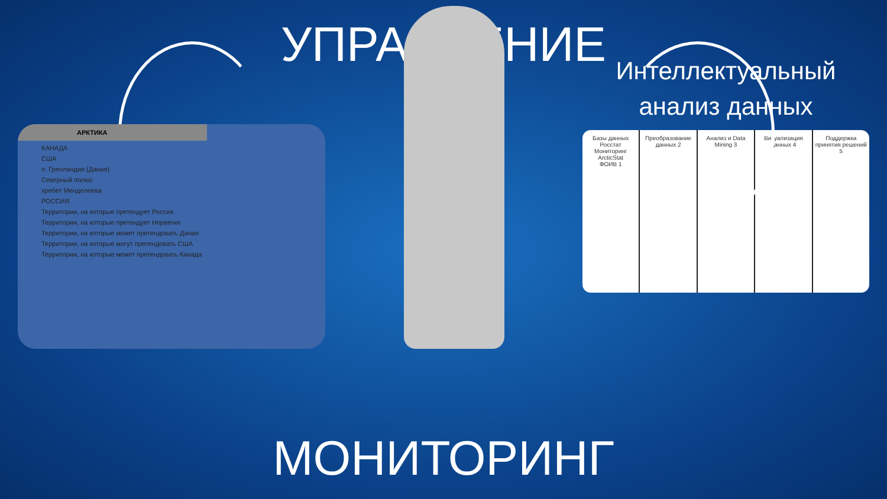УПРАВЛЕНИЕ
АРКТИКА
КАНАДА
США
о. Гренландия (Дания)
Северный полюс
хребет Менделеева
РОССИЯ
Территории, на которые претендует Россия
Территории, на которые претендует Норвегия
Территории, на которые может претендовать Дания
Территории, на которые могут претендовать США
Территории, на которые может претендовать Канада
Интеллектуальный анализ данных
Базы данных
Росстат
Мониторинг
ArcticStat
ФОИВ 1
Преобразование данных 2 Анализ и Data Mining 3 Визуализация данных 4 Поддержка принятия решений 5
МОНИТОРИНГ